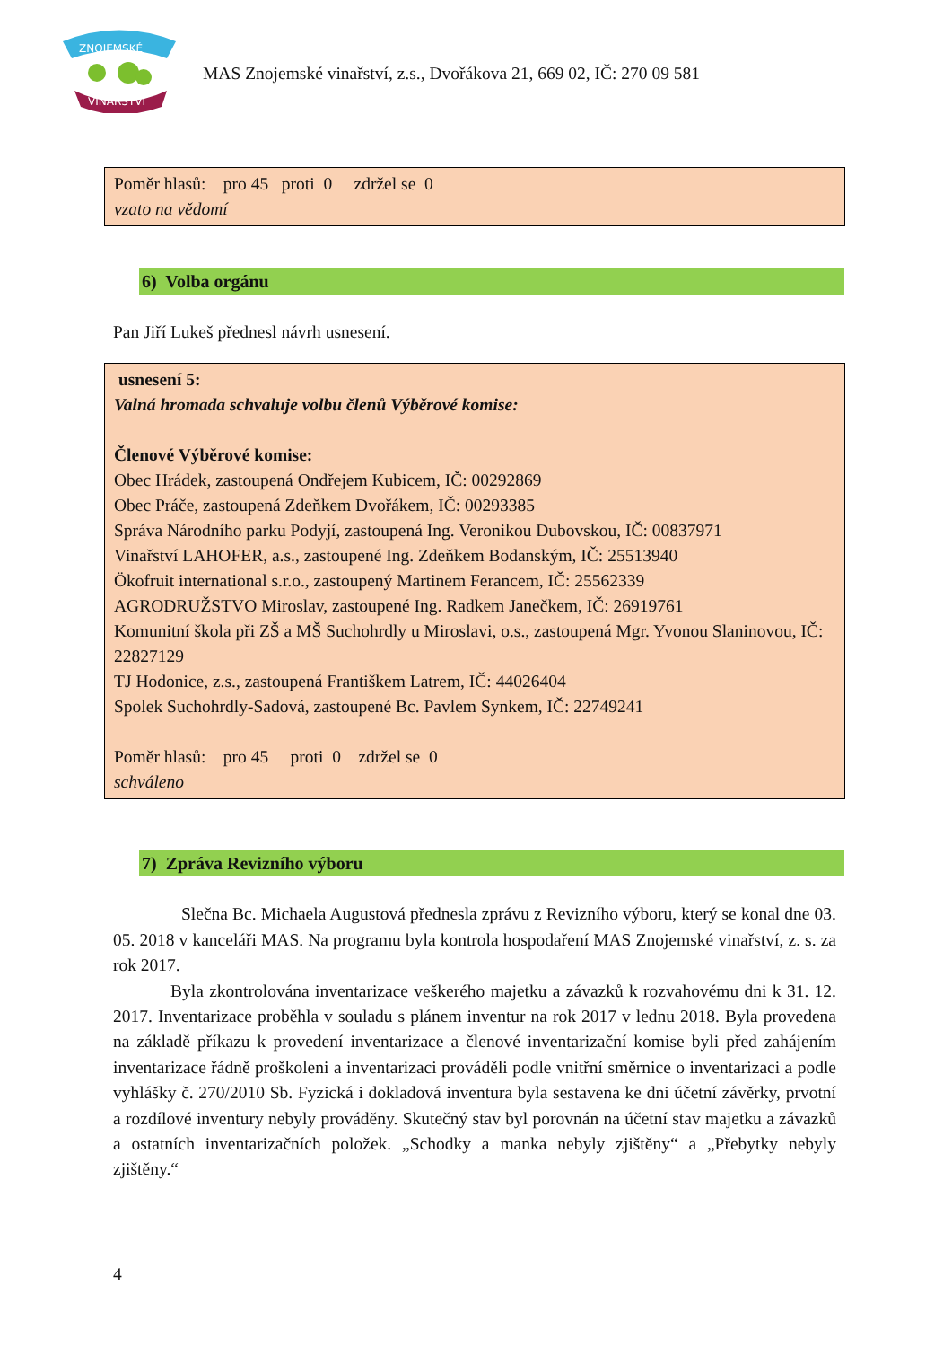ZNOJEMSKÉ
VINAŘSTVÍ
MAS Znojemské vinařství, z.s., Dvořákova 21, 669 02, IČ: 270 09 581
Poměr hlasů: pro 45 proti 0 zdržel se 0
vzato na vědomí
6) Volba orgánu
Pan Jiří Lukeš přednesl návrh usnesení.
usnesení 5:
Valná hromada schvaluje volbu členů Výběrové komise:
Členové Výběrové komise:
Obec Hrádek, zastoupená Ondřejem Kubicem, IČ: 00292869
Obec Práče, zastoupená Zdeňkem Dvořákem, IČ: 00293385
Správa Národního parku Podyjí, zastoupená Ing. Veronikou Dubovskou, IČ: 00837971
Vinařství LAHOFER, a.s., zastoupené Ing. Zdeňkem Bodanským, IČ: 25513940
Ökofruit international s.r.o., zastoupený Martinem Ferancem, IČ: 25562339
AGRODRUŽSTVO Miroslav, zastoupené Ing. Radkem Janečkem, IČ: 26919761
Komunitní škola při ZŠ a MŠ Suchohrdly u Miroslavi, o.s., zastoupená Mgr. Yvonou Slaninovou, IČ: 22827129
TJ Hodonice, z.s., zastoupená Františkem Latrem, IČ: 44026404
Spolek Suchohrdly-Sadová, zastoupené Bc. Pavlem Synkem, IČ: 22749241
Poměr hlasů: pro 45 proti 0 zdržel se 0
schváleno
7) Zpráva Revizního výboru
Slečna Bc. Michaela Augustová přednesla zprávu z Revizního výboru, který se konal dne 03. 05. 2018 v kanceláři MAS. Na programu byla kontrola hospodaření MAS Znojemské vinařství, z. s. za rok 2017.
Byla zkontrolována inventarizace veškerého majetku a závazků k rozvahovému dni k 31. 12. 2017. Inventarizace proběhla v souladu s plánem inventur na rok 2017 v lednu 2018. Byla provedena na základě příkazu k provedení inventarizace a členové inventarizační komise byli před zahájením inventarizace řádně proškoleni a inventarizaci prováděli podle vnitřní směrnice o inventarizaci a podle vyhlášky č. 270/2010 Sb. Fyzická i dokladová inventura byla sestavena ke dni účetní závěrky, prvotní a rozdílové inventury nebyly prováděny. Skutečný stav byl porovnán na účetní stav majetku a závazků a ostatních inventarizačních položek. „Schodky a manka nebyly zjištěny“ a „Přebytky nebyly zjištěny.“
4